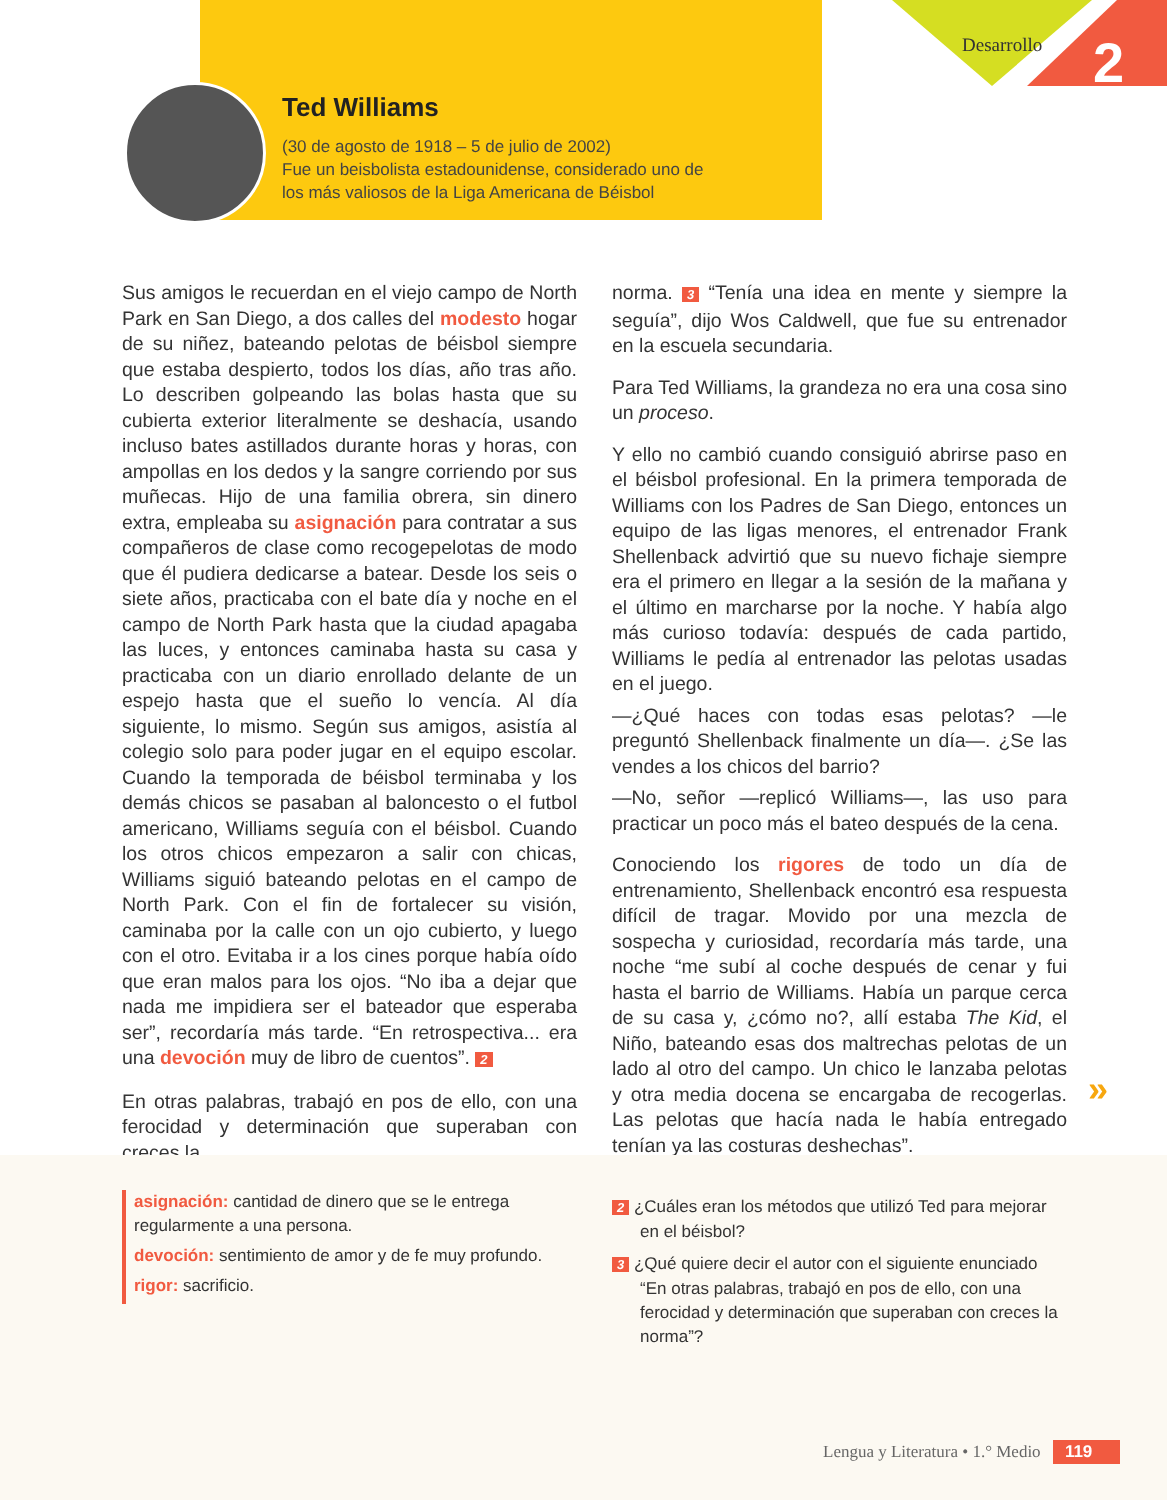Ted Williams
(30 de agosto de 1918 – 5 de julio de 2002)
Fue un beisbolista estadounidense, considerado uno de los más valiosos de la Liga Americana de Béisbol
Desarrollo 2
Sus amigos le recuerdan en el viejo campo de North Park en San Diego, a dos calles del modesto hogar de su niñez, bateando pelotas de béisbol siempre que estaba despierto, todos los días, año tras año. Lo describen golpeando las bolas hasta que su cubierta exterior literalmente se deshacía, usando incluso bates astillados durante horas y horas, con ampollas en los dedos y la sangre corriendo por sus muñecas. Hijo de una familia obrera, sin dinero extra, empleaba su asignación para contratar a sus compañeros de clase como recogepelotas de modo que él pudiera dedicarse a batear. Desde los seis o siete años, practicaba con el bate día y noche en el campo de North Park hasta que la ciudad apagaba las luces, y entonces caminaba hasta su casa y practicaba con un diario enrollado delante de un espejo hasta que el sueño lo vencía. Al día siguiente, lo mismo. Según sus amigos, asistía al colegio solo para poder jugar en el equipo escolar. Cuando la temporada de béisbol terminaba y los demás chicos se pasaban al baloncesto o el futbol americano, Williams seguía con el béisbol. Cuando los otros chicos empezaron a salir con chicas, Williams siguió bateando pelotas en el campo de North Park. Con el fin de fortalecer su visión, caminaba por la calle con un ojo cubierto, y luego con el otro. Evitaba ir a los cines porque había oído que eran malos para los ojos. “No iba a dejar que nada me impidiera ser el bateador que esperaba ser”, recordaría más tarde. “En retrospectiva... era una devoción muy de libro de cuentos”. 2
En otras palabras, trabajó en pos de ello, con una ferocidad y determinación que superaban con creces la
norma. 3 “Tenía una idea en mente y siempre la seguía”, dijo Wos Caldwell, que fue su entrenador en la escuela secundaria.
Para Ted Williams, la grandeza no era una cosa sino un proceso.
Y ello no cambió cuando consiguió abrirse paso en el béisbol profesional. En la primera temporada de Williams con los Padres de San Diego, entonces un equipo de las ligas menores, el entrenador Frank Shellenback advirtió que su nuevo fichaje siempre era el primero en llegar a la sesión de la mañana y el último en marcharse por la noche. Y había algo más curioso todavía: después de cada partido, Williams le pedía al entrenador las pelotas usadas en el juego.
—¿Qué haces con todas esas pelotas? —le preguntó Shellenback finalmente un día—. ¿Se las vendes a los chicos del barrio?
—No, señor —replicó Williams—, las uso para practicar un poco más el bateo después de la cena.
Conociendo los rigores de todo un día de entrenamiento, Shellenback encontró esa respuesta difícil de tragar. Movido por una mezcla de sospecha y curiosidad, recordaría más tarde, una noche “me subí al coche después de cenar y fui hasta el barrio de Williams. Había un parque cerca de su casa y, ¿cómo no?, allí estaba The Kid, el Niño, bateando esas dos maltrechas pelotas de un lado al otro del campo. Un chico le lanzaba pelotas y otra media docena se encargaba de recogerlas. Las pelotas que hacía nada le había entregado tenían ya las costuras deshechas”.
»
asignación: cantidad de dinero que se le entrega regularmente a una persona.
devoción: sentimiento de amor y de fe muy profundo.
rigor: sacrificio.
2 ¿Cuáles eran los métodos que utilizó Ted para mejorar en el béisbol?
3 ¿Qué quiere decir el autor con el siguiente enunciado “En otras palabras, trabajó en pos de ello, con una ferocidad y determinación que superaban con creces la norma”?
Lengua y Literatura • 1.° Medio 119